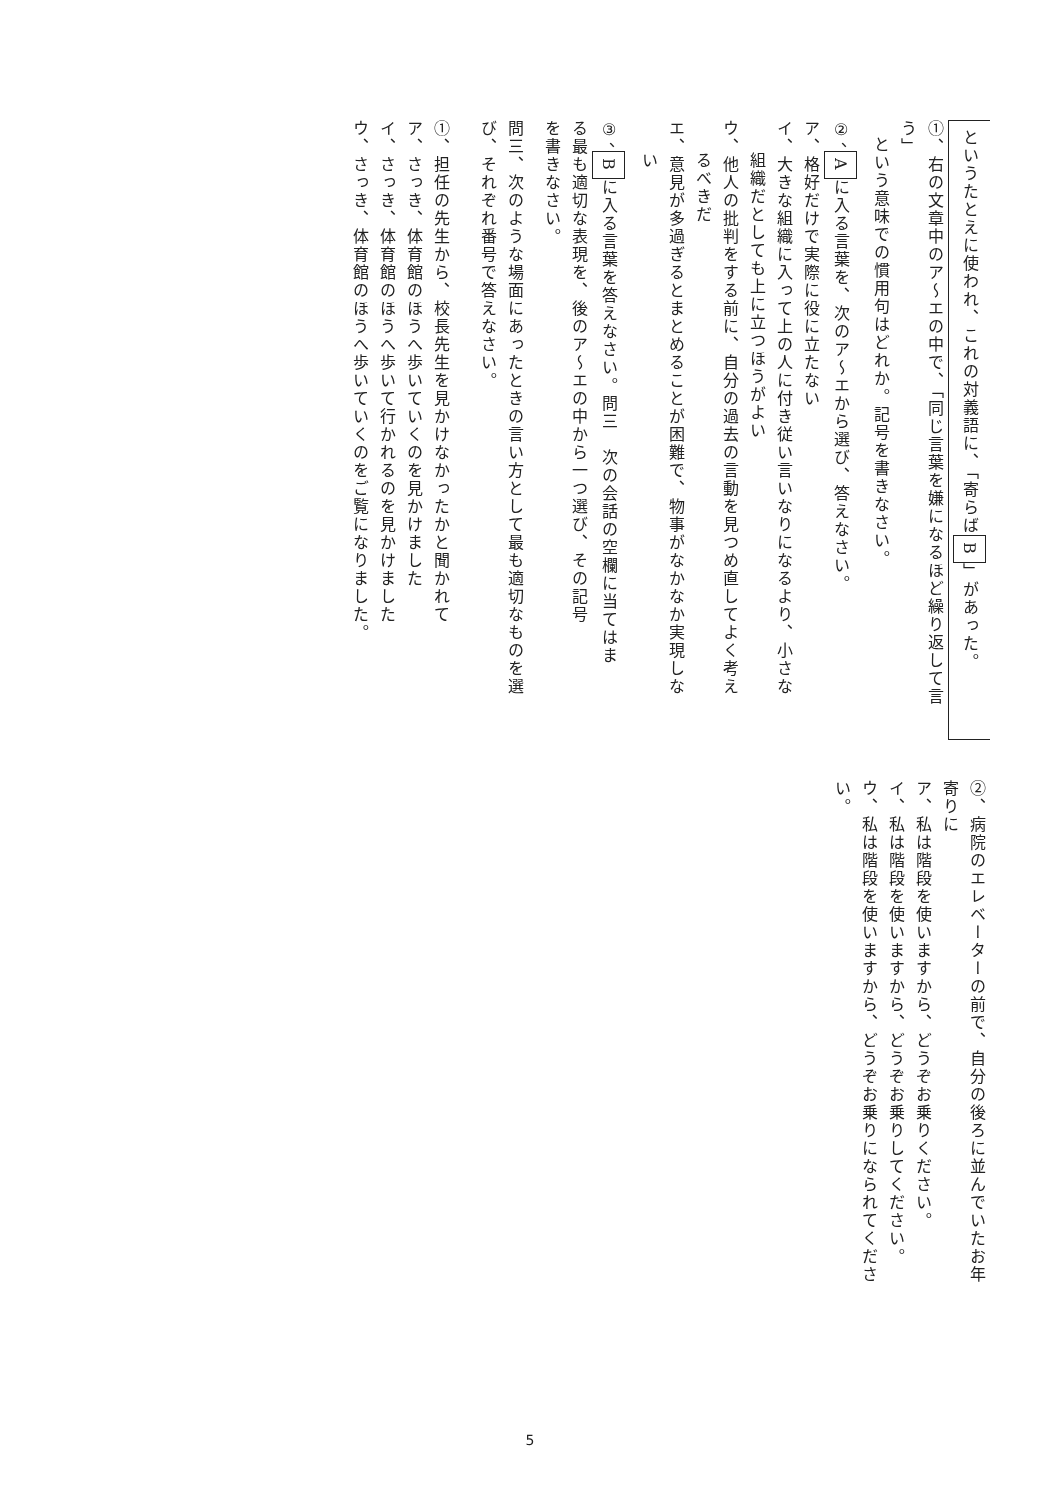というたとえに使われ、これの対義語に、「寄らばB」があった。
①、右の文章中のア～エの中で、「同じ言葉を嫌になるほど繰り返して言う」
という意味での慣用句はどれか。記号を書きなさい。
②、Aに入る言葉を、次のア～エから選び、答えなさい。
ア、格好だけで実際に役に立たない
イ、大きな組織に入って上の人に付き従い言いなりになるより、小さな
組織だとしても上に立つほうがよい
ウ、他人の批判をする前に、自分の過去の言動を見つめ直してよく考え
るべきだ
エ、意見が多過ぎるとまとめることが困難で、物事がなかなか実現しな
い
③、Bに入る言葉を答えなさい。問三　次の会話の空欄に当てはま
る最も適切な表現を、後のア～エの中から一つ選び、その記号
を書きなさい。
問三、次のような場面にあったときの言い方として最も適切なものを選
び、それぞれ番号で答えなさい。
①、担任の先生から、校長先生を見かけなかったかと聞かれて
ア、さっき、体育館のほうへ歩いていくのを見かけました
イ、さっき、体育館のほうへ歩いて行かれるのを見かけました
ウ、さっき、体育館のほうへ歩いていくのをご覧になりました。
②、病院のエレベーターの前で、自分の後ろに並んでいたお年寄りに
ア、私は階段を使いますから、どうぞお乗りください。
イ、私は階段を使いますから、どうぞお乗りしてください。
ウ、私は階段を使いますから、どうぞお乗りになられてください。
5